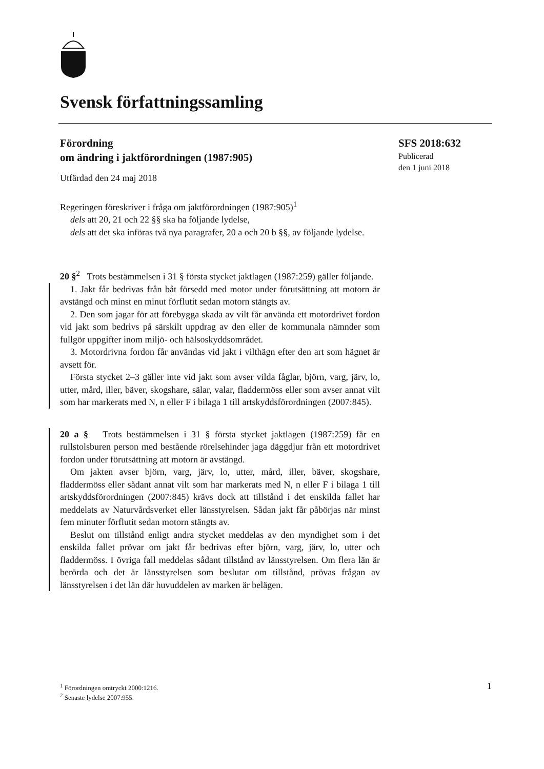Svensk författningssamling
Förordning
om ändring i jaktförordningen (1987:905)
Utfärdad den 24 maj 2018
Regeringen föreskriver i fråga om jaktförordningen (1987:905)<sup>1</sup>
dels att 20, 21 och 22 §§ ska ha följande lydelse,
dels att det ska införas två nya paragrafer, 20 a och 20 b §§, av följande lydelse.
20 §<sup>2</sup> Trots bestämmelsen i 31 § första stycket jaktlagen (1987:259) gäller följande.
1. Jakt får bedrivas från båt försedd med motor under förutsättning att motorn är avstängd och minst en minut förflutit sedan motorn stängts av.
2. Den som jagar för att förebygga skada av vilt får använda ett motordrivet fordon vid jakt som bedrivs på särskilt uppdrag av den eller de kommunala nämnder som fullgör uppgifter inom miljö- och hälsoskyddsområdet.
3. Motordrivna fordon får användas vid jakt i vilthägn efter den art som hägnet är avsett för.
Första stycket 2–3 gäller inte vid jakt som avser vilda fåglar, björn, varg, järv, lo, utter, mård, iller, bäver, skogshare, sälar, valar, fladdermöss eller som avser annat vilt som har markerats med N, n eller F i bilaga 1 till artskyddsförordningen (2007:845).
20 a § Trots bestämmelsen i 31 § första stycket jaktlagen (1987:259) får en rullstolsburen person med bestående rörelsehinder jaga däggdjur från ett motordrivet fordon under förutsättning att motorn är avstängd.
Om jakten avser björn, varg, järv, lo, utter, mård, iller, bäver, skogshare, fladdermöss eller sådant annat vilt som har markerats med N, n eller F i bilaga 1 till artskyddsförordningen (2007:845) krävs dock att tillstånd i det enskilda fallet har meddelats av Naturvårdsverket eller länsstyrelsen. Sådan jakt får påbörjas när minst fem minuter förflutit sedan motorn stängts av.
Beslut om tillstånd enligt andra stycket meddelas av den myndighet som i det enskilda fallet prövar om jakt får bedrivas efter björn, varg, järv, lo, utter och fladdermöss. I övriga fall meddelas sådant tillstånd av länsstyrelsen. Om flera län är berörda och det är länsstyrelsen som beslutar om tillstånd, prövas frågan av länsstyrelsen i det län där huvuddelen av marken är belägen.
SFS 2018:632
Publicerad
den 1 juni 2018
<sup>1</sup> Förordningen omtryckt 2000:1216.
<sup>2</sup> Senaste lydelse 2007:955.
1